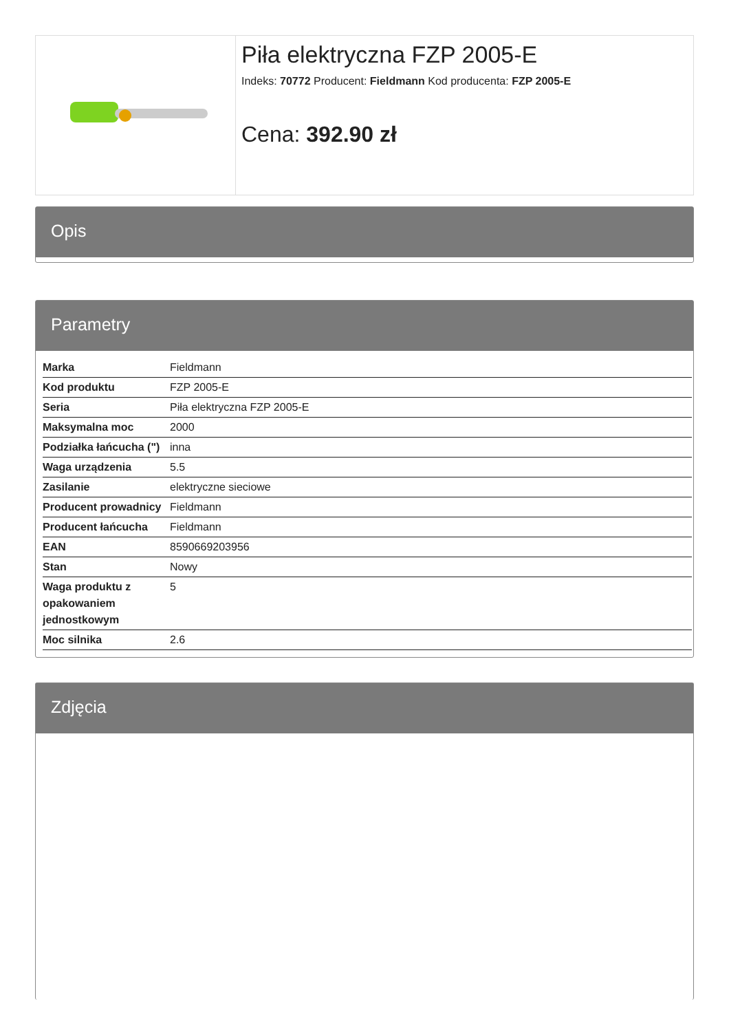Piła elektryczna FZP 2005-E
Indeks: 70772 Producent: Fieldmann Kod producenta: FZP 2005-E
Cena: 392.90 zł
Opis
Parametry
| Marka | Fieldmann |
| Kod produktu | FZP 2005-E |
| Seria | Piła elektryczna FZP 2005-E |
| Maksymalna moc | 2000 |
| Podziałka łańcucha (") | inna |
| Waga urządzenia | 5.5 |
| Zasilanie | elektryczne sieciowe |
| Producent prowadnicy | Fieldmann |
| Producent łańcucha | Fieldmann |
| EAN | 8590669203956 |
| Stan | Nowy |
| Waga produktu z opakowaniem jednostkowym | 5 |
| Moc silnika | 2.6 |
Zdjęcia